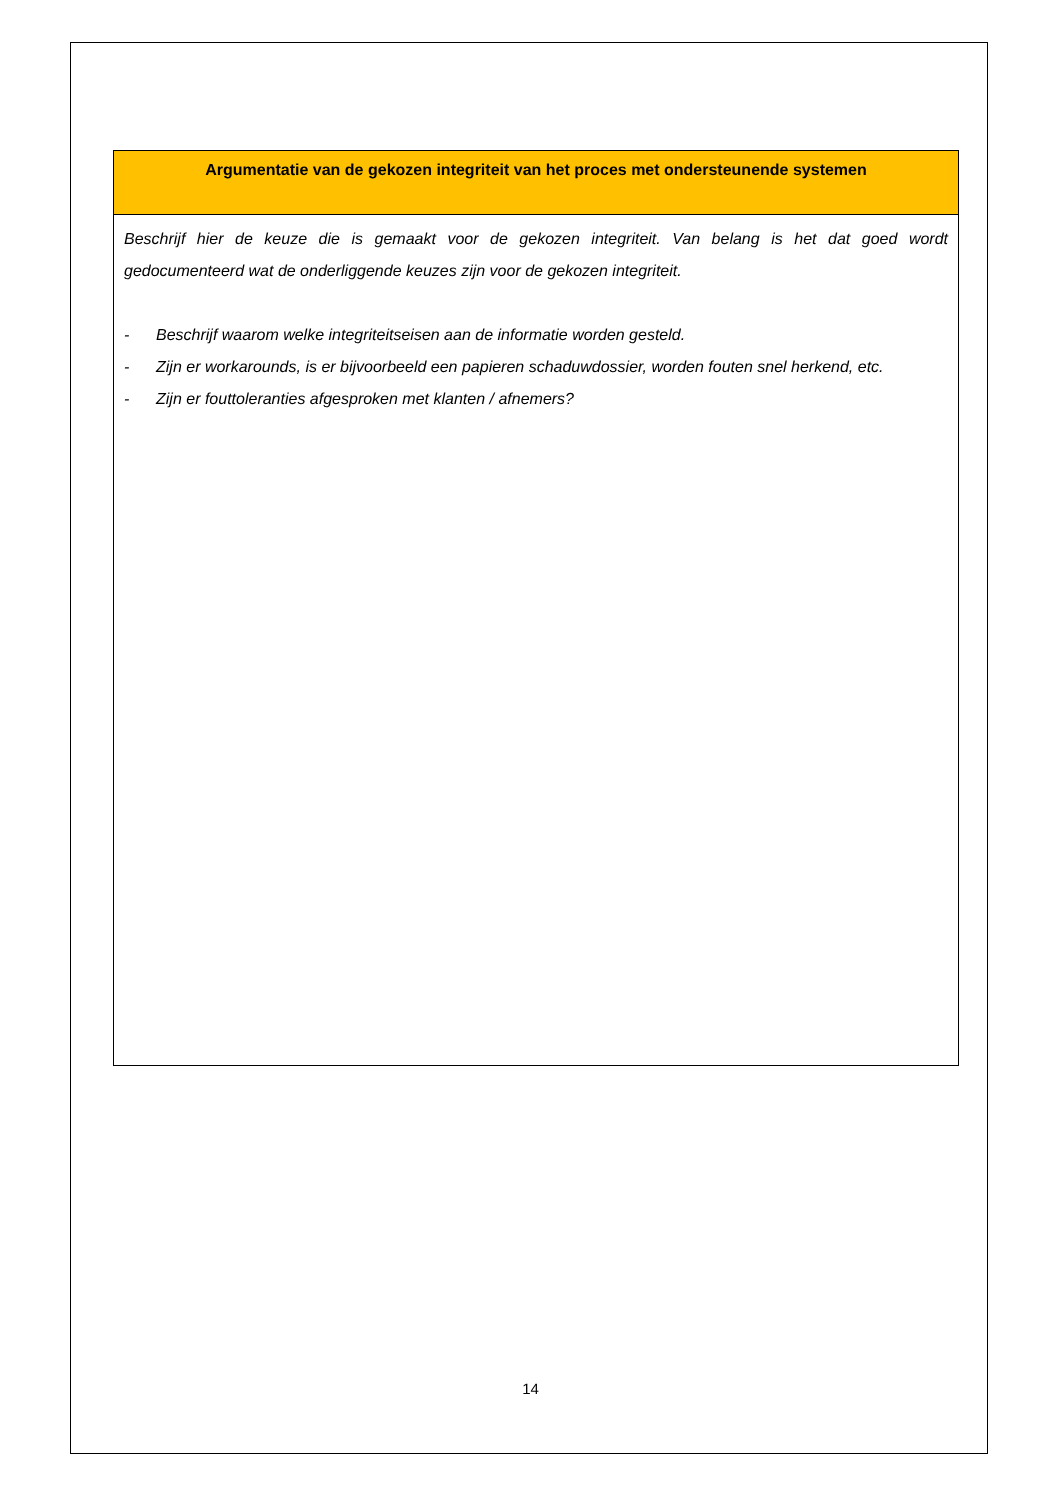| Argumentatie van de gekozen integriteit van het proces met ondersteunende systemen |
| --- |
| Beschrijf hier de keuze die is gemaakt voor de gekozen integriteit. Van belang is het dat goed wordt gedocumenteerd wat de onderliggende keuzes zijn voor de gekozen integriteit. - Beschrijf waarom welke integriteitseisen aan de informatie worden gesteld. - Zijn er workarounds, is er bijvoorbeeld een papieren schaduwdossier, worden fouten snel herkend, etc. - Zijn er fouttoleranties afgesproken met klanten / afnemers? |
14